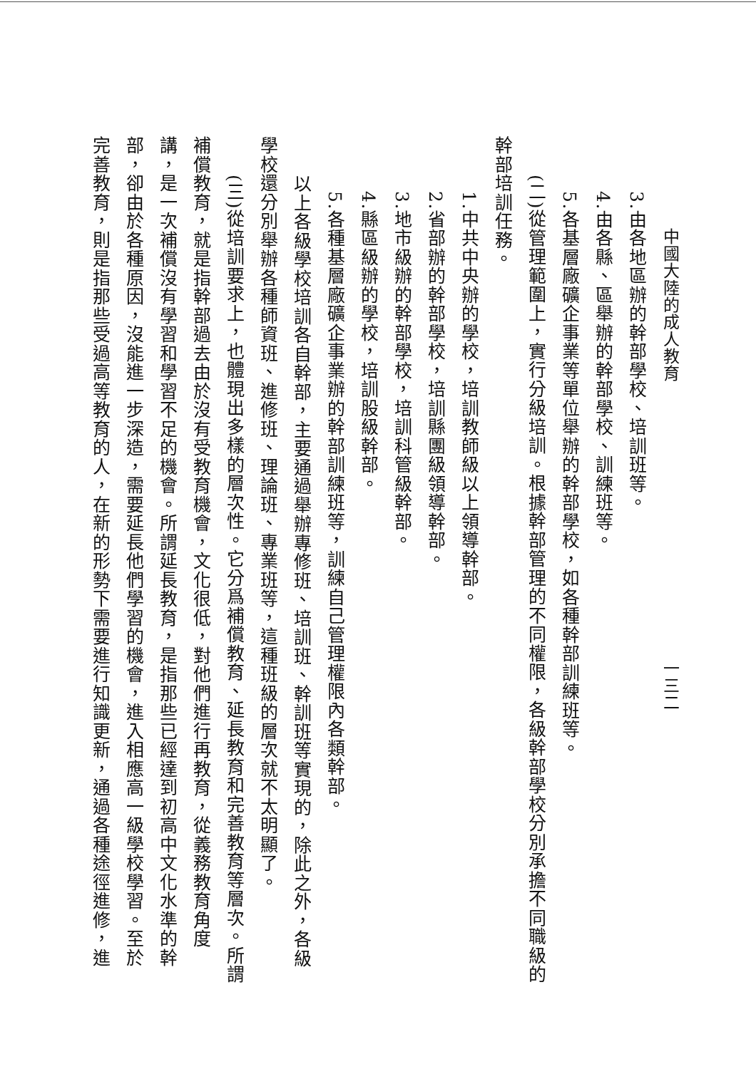中國大陸的成人教育 一三二
3.由各地區辦的幹部學校、培訓班等。
4.由各縣、區舉辦的幹部學校、訓練班等。
5.各基層廠礦企事業等單位舉辦的幹部學校，如各種幹部訓練班等。
(二)從管理範圍上，實行分級培訓。根據幹部管理的不同權限，各級幹部學校分別承擔不同職級的
幹部培訓任務。
1.中共中央辦的學校，培訓教師級以上領導幹部。
2.省部辦的幹部學校，培訓縣團級領導幹部。
3.地市級辦的幹部學校，培訓科管級幹部。
4.縣區級辦的學校，培訓股級幹部。
5.各種基層廠礦企事業辦的幹部訓練班等，訓練自己管理權限內各類幹部。
以上各級學校培訓各自幹部，主要通過舉辦專修班、培訓班、幹訓班等實現的，除此之外，各級
學校還分別舉辦各種師資班、進修班、理論班、專業班等，這種班級的層次就不太明顯了。
(三)從培訓要求上，也體現出多樣的層次性。它分爲補償教育、延長教育和完善教育等層次。所謂
補償教育，就是指幹部過去由於沒有受教育機會，文化很低，對他們進行再教育，從義務教育角度
講，是一次補償沒有學習和學習不足的機會。所謂延長教育，是指那些已經達到初高中文化水準的幹
部，卻由於各種原因，沒能進一步深造，需要延長他們學習的機會，進入相應高一級學校學習。至於
完善教育，則是指那些受過高等教育的人，在新的形勢下需要進行知識更新，通過各種途徑進修，進